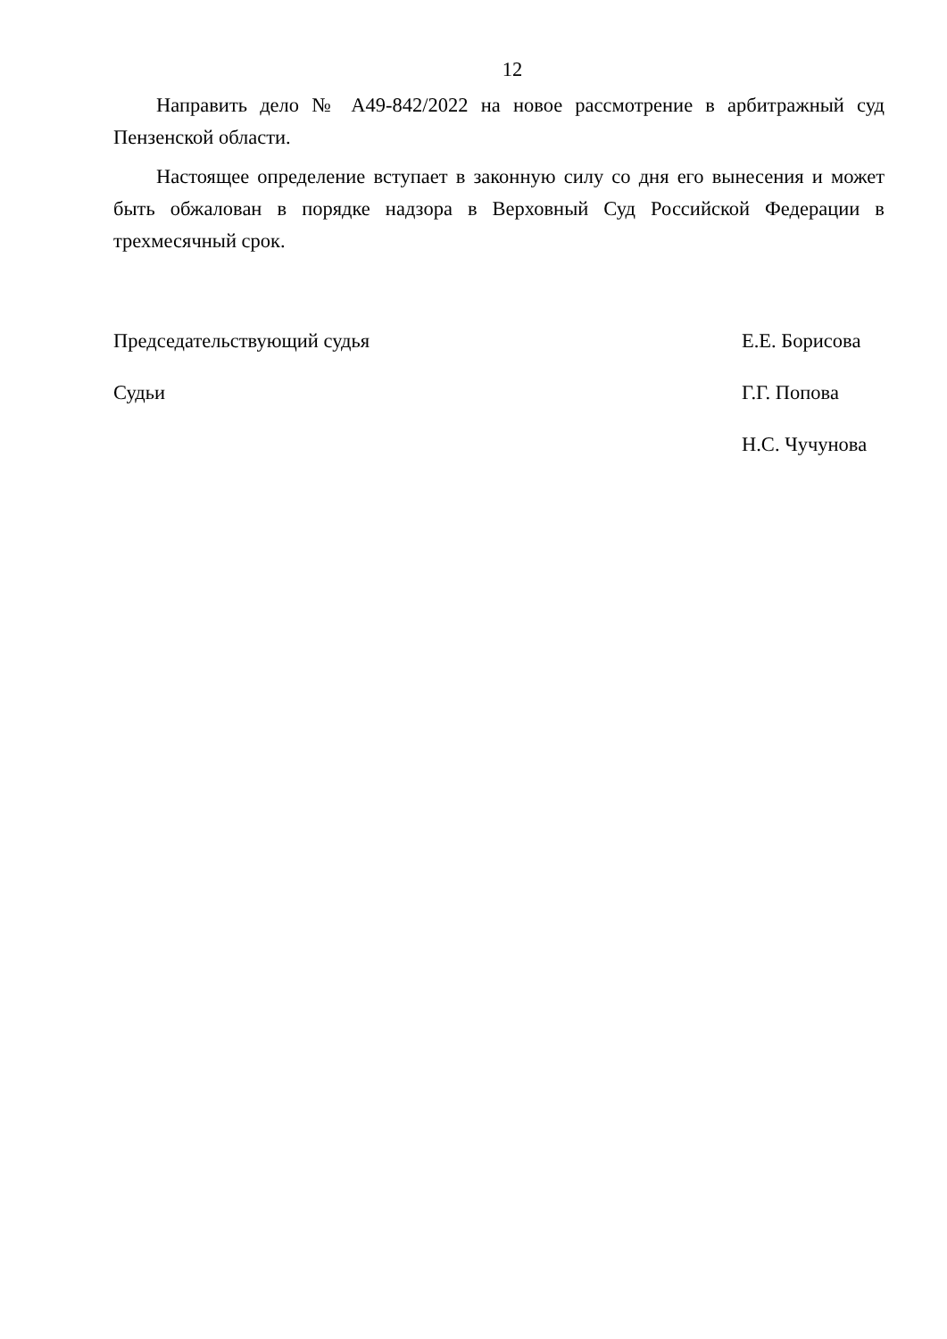12
Направить дело № А49-842/2022 на новое рассмотрение в арбитражный суд Пензенской области.
Настоящее определение вступает в законную силу со дня его вынесения и может быть обжалован в порядке надзора в Верховный Суд Российской Федерации в трехмесячный срок.
Председательствующий судья Е.Е. Борисова
Судьи Г.Г. Попова
Н.С. Чучунова